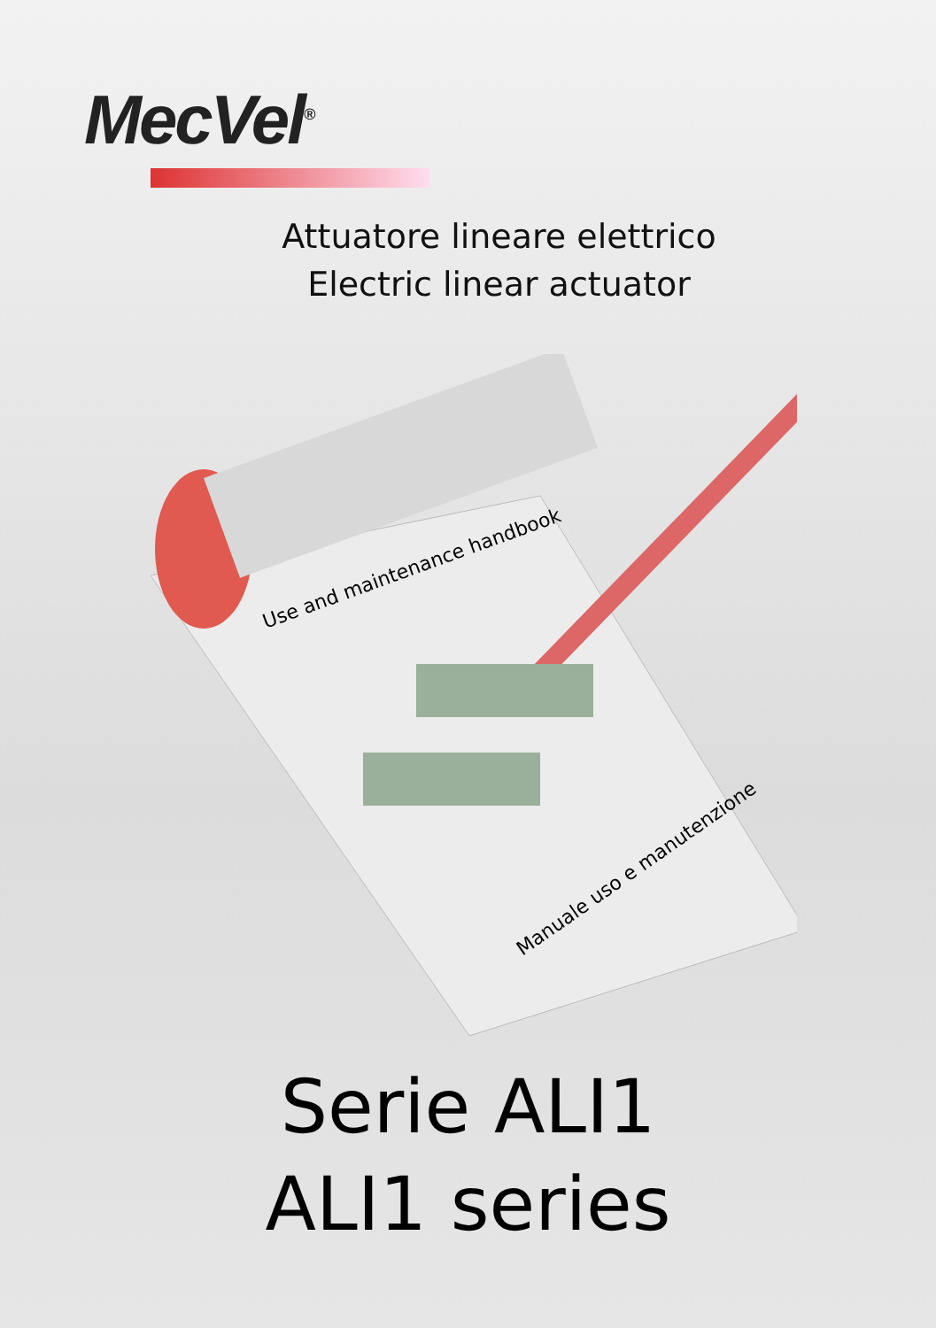MecVel<sup>®</sup>
Attuatore lineare elettrico
Electric linear actuator
Use and maintenance handbook
Manuale uso e manutenzione
Serie ALI1
ALI1 series